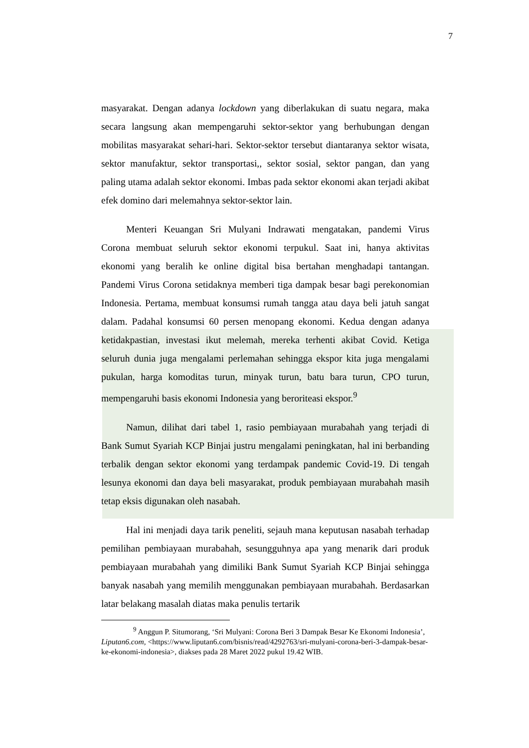7
masyarakat. Dengan adanya lockdown yang diberlakukan di suatu negara, maka secara langsung akan mempengaruhi sektor-sektor yang berhubungan dengan mobilitas masyarakat sehari-hari. Sektor-sektor tersebut diantaranya sektor wisata, sektor manufaktur, sektor transportasi,, sektor sosial, sektor pangan, dan yang paling utama adalah sektor ekonomi. Imbas pada sektor ekonomi akan terjadi akibat efek domino dari melemahnya sektor-sektor lain.
Menteri Keuangan Sri Mulyani Indrawati mengatakan, pandemi Virus Corona membuat seluruh sektor ekonomi terpukul. Saat ini, hanya aktivitas ekonomi yang beralih ke online digital bisa bertahan menghadapi tantangan. Pandemi Virus Corona setidaknya memberi tiga dampak besar bagi perekonomian Indonesia. Pertama, membuat konsumsi rumah tangga atau daya beli jatuh sangat dalam. Padahal konsumsi 60 persen menopang ekonomi. Kedua dengan adanya ketidakpastian, investasi ikut melemah, mereka terhenti akibat Covid. Ketiga seluruh dunia juga mengalami perlemahan sehingga ekspor kita juga mengalami pukulan, harga komoditas turun, minyak turun, batu bara turun, CPO turun, mempengaruhi basis ekonomi Indonesia yang beroriteasi ekspor.<sup>9</sup>
Namun, dilihat dari tabel 1, rasio pembiayaan murabahah yang terjadi di Bank Sumut Syariah KCP Binjai justru mengalami peningkatan, hal ini berbanding terbalik dengan sektor ekonomi yang terdampak pandemic Covid-19. Di tengah lesunya ekonomi dan daya beli masyarakat, produk pembiayaan murabahah masih tetap eksis digunakan oleh nasabah.
Hal ini menjadi daya tarik peneliti, sejauh mana keputusan nasabah terhadap pemilihan pembiayaan murabahah, sesungguhnya apa yang menarik dari produk pembiayaan murabahah yang dimiliki Bank Sumut Syariah KCP Binjai sehingga banyak nasabah yang memilih menggunakan pembiayaan murabahah. Berdasarkan latar belakang masalah diatas maka penulis tertarik
<sup>9</sup> Anggun P. Situmorang, ‘Sri Mulyani: Corona Beri 3 Dampak Besar Ke Ekonomi Indonesia’, Liputan6.com, <https://www.liputan6.com/bisnis/read/4292763/sri-mulyani-corona-beri-3-dampak-besar-ke-ekonomi-indonesia>, diakses pada 28 Maret 2022 pukul 19.42 WIB.